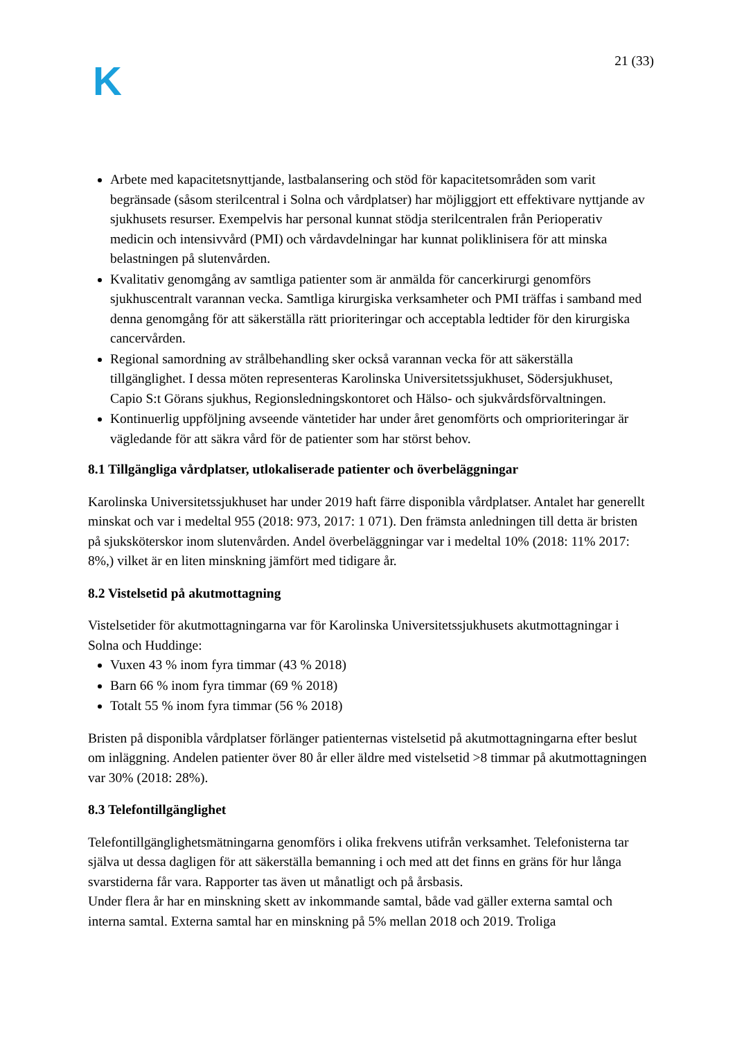K
21 (33)
Arbete med kapacitetsnyttjande, lastbalansering och stöd för kapacitetsområden som varit begränsade (såsom sterilcentral i Solna och vårdplatser) har möjliggjort ett effektivare nyttjande av sjukhusets resurser. Exempelvis har personal kunnat stödja sterilcentralen från Perioperativ medicin och intensivvård (PMI) och vårdavdelningar har kunnat poliklinisera för att minska belastningen på slutenvården.
Kvalitativ genomgång av samtliga patienter som är anmälda för cancerkirurgi genomförs sjukhuscentralt varannan vecka. Samtliga kirurgiska verksamheter och PMI träffas i samband med denna genomgång för att säkerställa rätt prioriteringar och acceptabla ledtider för den kirurgiska cancervården.
Regional samordning av strålbehandling sker också varannan vecka för att säkerställa tillgänglighet. I dessa möten representeras Karolinska Universitetssjukhuset, Södersjukhuset, Capio S:t Görans sjukhus, Regionsledningskontoret och Hälso- och sjukvårdsförvaltningen.
Kontinuerlig uppföljning avseende väntetider har under året genomförts och omprioriteringar är vägledande för att säkra vård för de patienter som har störst behov.
8.1 Tillgängliga vårdplatser, utlokaliserade patienter och överbeläggningar
Karolinska Universitetssjukhuset har under 2019 haft färre disponibla vårdplatser. Antalet har generellt minskat och var i medeltal 955 (2018: 973, 2017: 1 071). Den främsta anledningen till detta är bristen på sjuksköterskor inom slutenvården. Andel överbeläggningar var i medeltal 10% (2018: 11% 2017: 8%,) vilket är en liten minskning jämfört med tidigare år.
8.2 Vistelsetid på akutmottagning
Vistelsetider för akutmottagningarna var för Karolinska Universitetssjukhusets akutmottagningar i Solna och Huddinge:
Vuxen 43 % inom fyra timmar (43 % 2018)
Barn 66 % inom fyra timmar (69 % 2018)
Totalt 55 % inom fyra timmar (56 % 2018)
Bristen på disponibla vårdplatser förlänger patienternas vistelsetid på akutmottagningarna efter beslut om inläggning. Andelen patienter över 80 år eller äldre med vistelsetid >8 timmar på akutmottagningen var 30% (2018: 28%).
8.3 Telefontillgänglighet
Telefontillgänglighetsmätningarna genomförs i olika frekvens utifrån verksamhet. Telefonisterna tar själva ut dessa dagligen för att säkerställa bemanning i och med att det finns en gräns för hur långa svarstiderna får vara. Rapporter tas även ut månatligt och på årsbasis.
Under flera år har en minskning skett av inkommande samtal, både vad gäller externa samtal och interna samtal. Externa samtal har en minskning på 5% mellan 2018 och 2019. Troliga